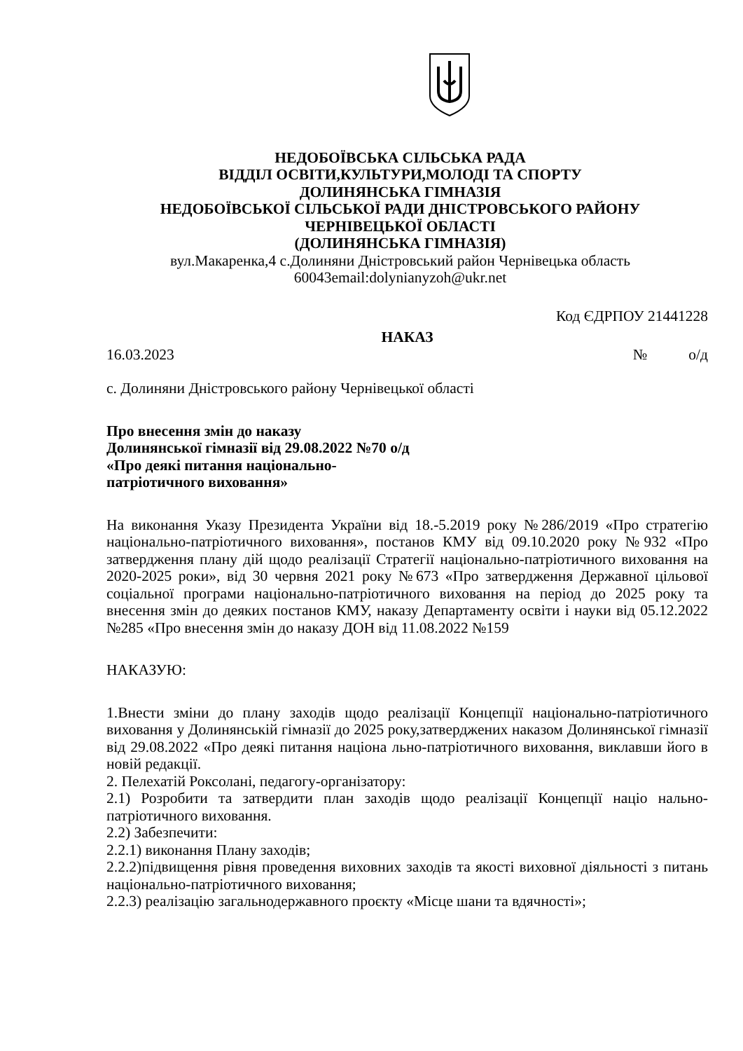НЕДОБОЇВСЬКА СІЛЬСЬКА РАДА
ВІДДІЛ ОСВІТИ,КУЛЬТУРИ,МОЛОДІ ТА СПОРТУ
ДОЛИНЯНСЬКА ГІМНАЗІЯ
НЕДОБОЇВСЬКОЇ СІЛЬСЬКОЇ РАДИ ДНІСТРОВСЬКОГО РАЙОНУ
ЧЕРНІВЕЦЬКОЇ ОБЛАСТІ
(ДОЛИНЯНСЬКА ГІМНАЗІЯ)
вул.Макаренка,4 с.Долиняни Дністровський район Чернівецька область
60043email:dolynianyzoh@ukr.net
Код ЄДРПОУ 21441228
НАКАЗ
16.03.2023 № о/д
с. Долиняни Дністровського району Чернівецької області
Про внесення змін до наказу
Долинянської гімназії від 29.08.2022 №70 о/д
«Про деякі питання національно-
патріотичного виховання»
На виконання Указу Президента України від 18.-5.2019 року №286/2019 «Про стратегію національно-патріотичного виховання», постанов КМУ від 09.10.2020 року №932 «Про затвердження плану дій щодо реалізації Стратегії національно-патріотичного виховання на 2020-2025 роки», від 30 червня 2021 року №673 «Про затвердження Державної цільової соціальної програми національно-патріотичного виховання на період до 2025 року та внесення змін до деяких постанов КМУ, наказу Департаменту освіти і науки від 05.12.2022 №285 «Про внесення змін до наказу ДОН від 11.08.2022 №159
НАКАЗУЮ:
1.Внести зміни до плану заходів щодо реалізації Концепції національно-патріотичного виховання у Долинянській гімназії до 2025 року,затверджених наказом Долинянської гімназії від 29.08.2022 «Про деякі питання націона льно-патріотичного виховання, виклавши його в новій редакції.
2. Пелехатій Роксолані, педагогу-організатору:
2.1) Розробити та затвердити план заходів щодо реалізації Концепції націо нально-патріотичного виховання.
2.2) Забезпечити:
2.2.1) виконання Плану заходів;
2.2.2)підвищення рівня проведення виховних заходів та якості виховної діяльності з питань національно-патріотичного виховання;
2.2.3) реалізацію загальнодержавного проєкту «Місце шани та вдячності»;